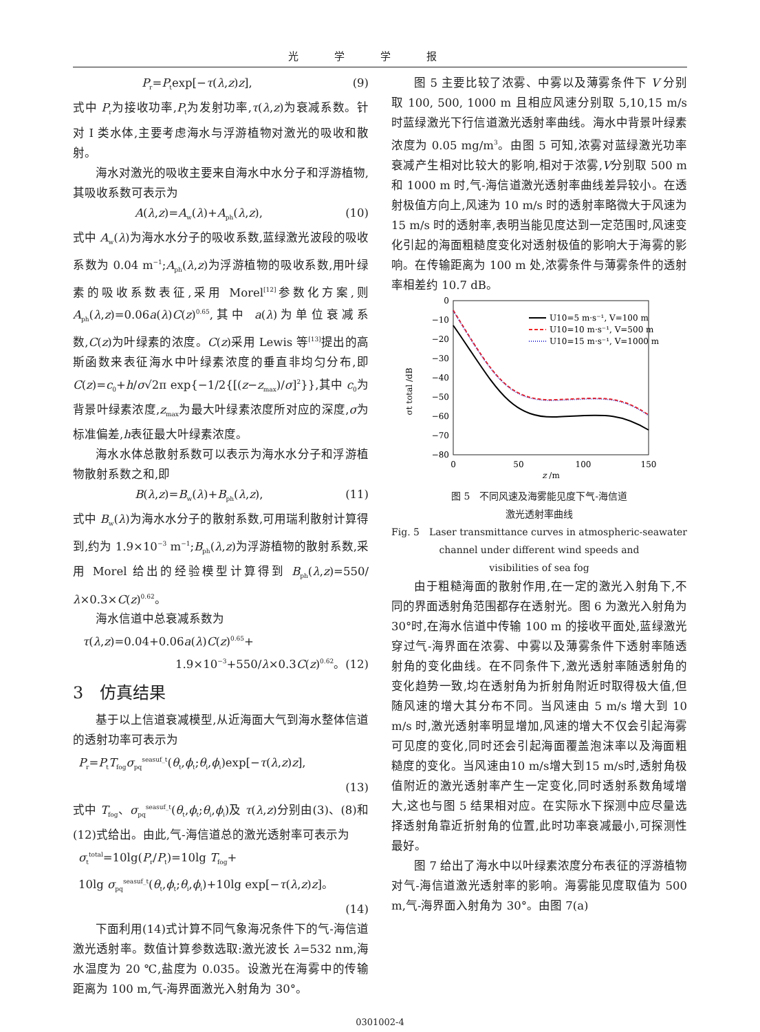光学学报
P<sub>r</sub>=P<sub>t</sub>exp[−τ(λ,z)z], (9)
式中 P<sub>r</sub>为接收功率,P<sub>t</sub>为发射功率,τ(λ,z)为衰减系数。针对 I 类水体,主要考虑海水与浮游植物对激光的吸收和散射。
海水对激光的吸收主要来自海水中水分子和浮游植物,其吸收系数可表示为
A(λ,z)=A<sub>w</sub>(λ)+A<sub>ph</sub>(λ,z), (10)
式中 A<sub>w</sub>(λ)为海水水分子的吸收系数,蓝绿激光波段的吸收系数为 0.04 m<sup>−1</sup>;A<sub>ph</sub>(λ,z)为浮游植物的吸收系数,用叶绿素的吸收系数表征,采用 Morel<sup>[12]</sup>参数化方案,则 A<sub>ph</sub>(λ,z)=0.06a(λ)C(z)<sup>0.65</sup>,其中 a(λ)为单位衰减系数,C(z)为叶绿素的浓度。C(z)采用 Lewis 等<sup>[13]</sup>提出的高斯函数来表征海水中叶绿素浓度的垂直非均匀分布,即 C(z)=c<sub>0</sub>+h/σ√2π exp{−1/2{[(z−z<sub>max</sub>)/σ]<sup>2</sup>}},其中 c<sub>0</sub>为背景叶绿素浓度,z<sub>max</sub>为最大叶绿素浓度所对应的深度,σ为标准偏差,h表征最大叶绿素浓度。
海水水体总散射系数可以表示为海水水分子和浮游植物散射系数之和,即
B(λ,z)=B<sub>w</sub>(λ)+B<sub>ph</sub>(λ,z), (11)
式中 B<sub>w</sub>(λ)为海水水分子的散射系数,可用瑞利散射计算得到,约为 1.9×10<sup>−3</sup> m<sup>−1</sup>;B<sub>ph</sub>(λ,z)为浮游植物的散射系数,采用 Morel 给出的经验模型计算得到 B<sub>ph</sub>(λ,z)=550/λ×0.3×C(z)<sup>0.62</sup>。
海水信道中总衰减系数为
τ(λ,z)=0.04+0.06a(λ)C(z)<sup>0.65</sup>+
1.9×10<sup>−3</sup>+550/λ×0.3C(z)<sup>0.62</sup>。(12)
3　仿真结果
基于以上信道衰减模型,从近海面大气到海水整体信道的透射功率可表示为
P<sub>r</sub>=P<sub>t</sub>T<sub>fog</sub>σ<sub>pq</sub><sup>seasuf_t</sup>(θ<sub>t</sub>,ϕ<sub>t</sub>;θ<sub>i</sub>,ϕ<sub>i</sub>)exp[−τ(λ,z)z],
(13)
式中 T<sub>fog</sub>、σ<sub>pq</sub><sup>seasuf_t</sup>(θ<sub>t</sub>,ϕ<sub>t</sub>;θ<sub>i</sub>,ϕ<sub>i</sub>)及 τ(λ,z)分别由(3)、(8)和(12)式给出。由此,气-海信道总的激光透射率可表示为
σ<sub>t</sub><sup>total</sup>=10lg(P<sub>r</sub>/P<sub>t</sub>)=10lg T<sub>fog</sub>+
10lg σ<sub>pq</sub><sup>seasuf_t</sup>(θ<sub>t</sub>,ϕ<sub>t</sub>;θ<sub>i</sub>,ϕ<sub>i</sub>)+10lg exp[−τ(λ,z)z]。
(14)
下面利用(14)式计算不同气象海况条件下的气-海信道激光透射率。数值计算参数选取:激光波长 λ=532 nm,海水温度为 20 ℃,盐度为 0.035。设激光在海雾中的传输距离为 100 m,气-海界面激光入射角为 30°。
图 5 主要比较了浓雾、中雾以及薄雾条件下 V 分别取 100, 500, 1000 m 且相应风速分别取 5,10,15 m/s 时蓝绿激光下行信道激光透射率曲线。海水中背景叶绿素浓度为 0.05 mg/m<sup>3</sup>。由图 5 可知,浓雾对蓝绿激光功率衰减产生相对比较大的影响,相对于浓雾,V分别取 500 m 和 1000 m 时,气-海信道激光透射率曲线差异较小。在透射极值方向上,风速为 10 m/s 时的透射率略微大于风速为15 m/s 时的透射率,表明当能见度达到一定范围时,风速变化引起的海面粗糙度变化对透射极值的影响大于海雾的影响。在传输距离为 100 m 处,浓雾条件与薄雾条件的透射率相差约 10.7 dB。
0
−10
−20
−30
−40
−50
−60
−70
−80
0
50
100
150
z /m
σt total /dB
U10=5 m·s⁻¹, V=100 m
U10=10 m·s⁻¹, V=500 m
U10=15 m·s⁻¹, V=1000 m
图 5　不同风速及海雾能见度下气-海信道
激光透射率曲线
Fig. 5　Laser transmittance curves in atmospheric-seawater
channel under different wind speeds and
visibilities of sea fog
由于粗糙海面的散射作用,在一定的激光入射角下,不同的界面透射角范围都存在透射光。图 6 为激光入射角为 30°时,在海水信道中传输 100 m 的接收平面处,蓝绿激光穿过气-海界面在浓雾、中雾以及薄雾条件下透射率随透射角的变化曲线。在不同条件下,激光透射率随透射角的变化趋势一致,均在透射角为折射角附近时取得极大值,但随风速的增大其分布不同。当风速由 5 m/s 增大到 10 m/s 时,激光透射率明显增加,风速的增大不仅会引起海雾可见度的变化,同时还会引起海面覆盖泡沫率以及海面粗糙度的变化。当风速由10 m/s增大到15 m/s时,透射角极值附近的激光透射率产生一定变化,同时透射系数角域增大,这也与图 5 结果相对应。在实际水下探测中应尽量选择透射角靠近折射角的位置,此时功率衰减最小,可探测性最好。
图 7 给出了海水中以叶绿素浓度分布表征的浮游植物对气-海信道激光透射率的影响。海雾能见度取值为 500 m,气-海界面入射角为 30°。由图 7(a)
0301002-4